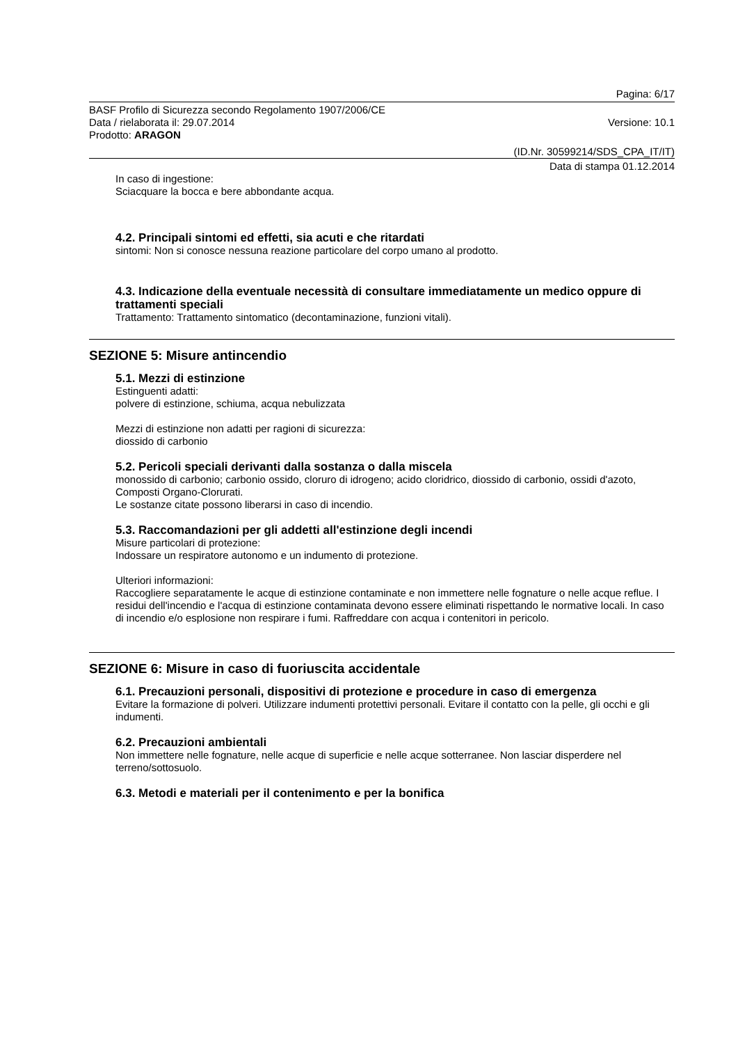Pagina: 6/17
BASF Profilo di Sicurezza secondo Regolamento 1907/2006/CE
Data / rielaborata il: 29.07.2014 Versione: 10.1
Prodotto: ARAGON
(ID.Nr. 30599214/SDS_CPA_IT/IT)
Data di stampa 01.12.2014
In caso di ingestione:
Sciacquare la bocca e bere abbondante acqua.
4.2. Principali sintomi ed effetti, sia acuti e che ritardati
sintomi: Non si conosce nessuna reazione particolare del corpo umano al prodotto.
4.3. Indicazione della eventuale necessità di consultare immediatamente un medico oppure di trattamenti speciali
Trattamento: Trattamento sintomatico (decontaminazione, funzioni vitali).
SEZIONE 5: Misure antincendio
5.1. Mezzi di estinzione
Estinguenti adatti:
polvere di estinzione, schiuma, acqua nebulizzata
Mezzi di estinzione non adatti per ragioni di sicurezza:
diossido di carbonio
5.2. Pericoli speciali derivanti dalla sostanza o dalla miscela
monossido di carbonio; carbonio ossido, cloruro di idrogeno; acido cloridrico, diossido di carbonio, ossidi d'azoto, Composti Organo-Clorurati.
Le sostanze citate possono liberarsi in caso di incendio.
5.3. Raccomandazioni per gli addetti all'estinzione degli incendi
Misure particolari di protezione:
Indossare un respiratore autonomo e un indumento di protezione.
Ulteriori informazioni:
Raccogliere separatamente le acque di estinzione contaminate e non immettere nelle fognature o nelle acque reflue. I residui dell'incendio e l'acqua di estinzione contaminata devono essere eliminati rispettando le normative locali. In caso di incendio e/o esplosione non respirare i fumi. Raffreddare con acqua i contenitori in pericolo.
SEZIONE 6: Misure in caso di fuoriuscita accidentale
6.1. Precauzioni personali, dispositivi di protezione e procedure in caso di emergenza
Evitare la formazione di polveri. Utilizzare indumenti protettivi personali. Evitare il contatto con la pelle, gli occhi e gli indumenti.
6.2. Precauzioni ambientali
Non immettere nelle fognature, nelle acque di superficie e nelle acque sotterranee. Non lasciar disperdere nel terreno/sottosuolo.
6.3. Metodi e materiali per il contenimento e per la bonifica